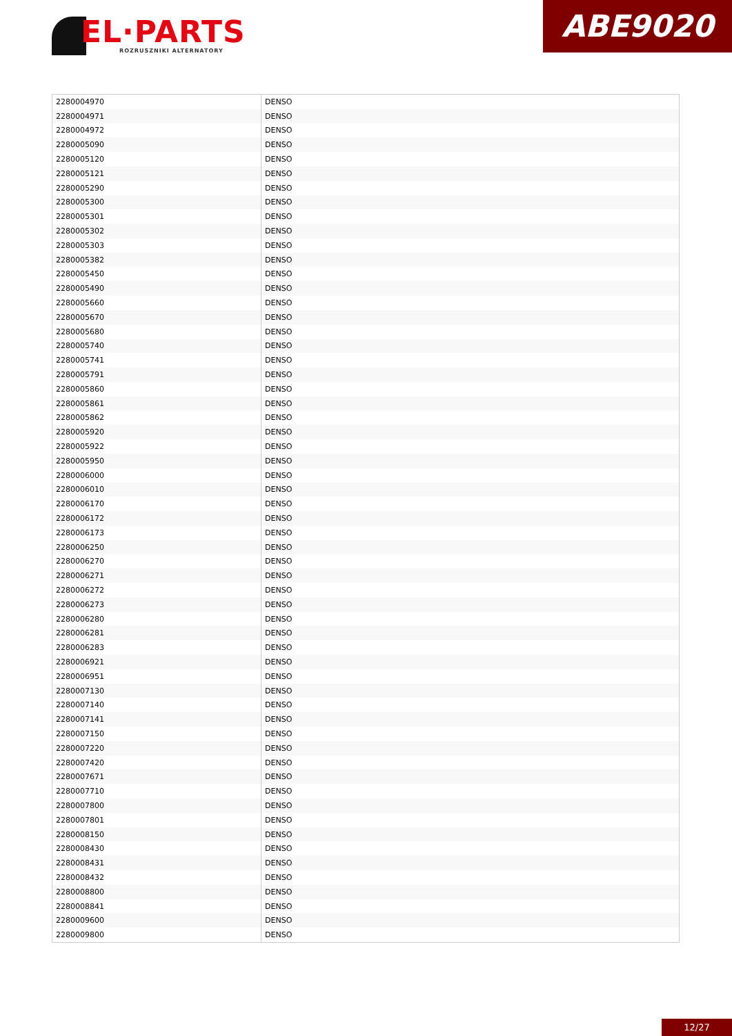EL·PARTS
ROZRUSZNIKI ALTERNATORY
ABE9020
| 2280004970 | DENSO |
| 2280004971 | DENSO |
| 2280004972 | DENSO |
| 2280005090 | DENSO |
| 2280005120 | DENSO |
| 2280005121 | DENSO |
| 2280005290 | DENSO |
| 2280005300 | DENSO |
| 2280005301 | DENSO |
| 2280005302 | DENSO |
| 2280005303 | DENSO |
| 2280005382 | DENSO |
| 2280005450 | DENSO |
| 2280005490 | DENSO |
| 2280005660 | DENSO |
| 2280005670 | DENSO |
| 2280005680 | DENSO |
| 2280005740 | DENSO |
| 2280005741 | DENSO |
| 2280005791 | DENSO |
| 2280005860 | DENSO |
| 2280005861 | DENSO |
| 2280005862 | DENSO |
| 2280005920 | DENSO |
| 2280005922 | DENSO |
| 2280005950 | DENSO |
| 2280006000 | DENSO |
| 2280006010 | DENSO |
| 2280006170 | DENSO |
| 2280006172 | DENSO |
| 2280006173 | DENSO |
| 2280006250 | DENSO |
| 2280006270 | DENSO |
| 2280006271 | DENSO |
| 2280006272 | DENSO |
| 2280006273 | DENSO |
| 2280006280 | DENSO |
| 2280006281 | DENSO |
| 2280006283 | DENSO |
| 2280006921 | DENSO |
| 2280006951 | DENSO |
| 2280007130 | DENSO |
| 2280007140 | DENSO |
| 2280007141 | DENSO |
| 2280007150 | DENSO |
| 2280007220 | DENSO |
| 2280007420 | DENSO |
| 2280007671 | DENSO |
| 2280007710 | DENSO |
| 2280007800 | DENSO |
| 2280007801 | DENSO |
| 2280008150 | DENSO |
| 2280008430 | DENSO |
| 2280008431 | DENSO |
| 2280008432 | DENSO |
| 2280008800 | DENSO |
| 2280008841 | DENSO |
| 2280009600 | DENSO |
| 2280009800 | DENSO |
12/27